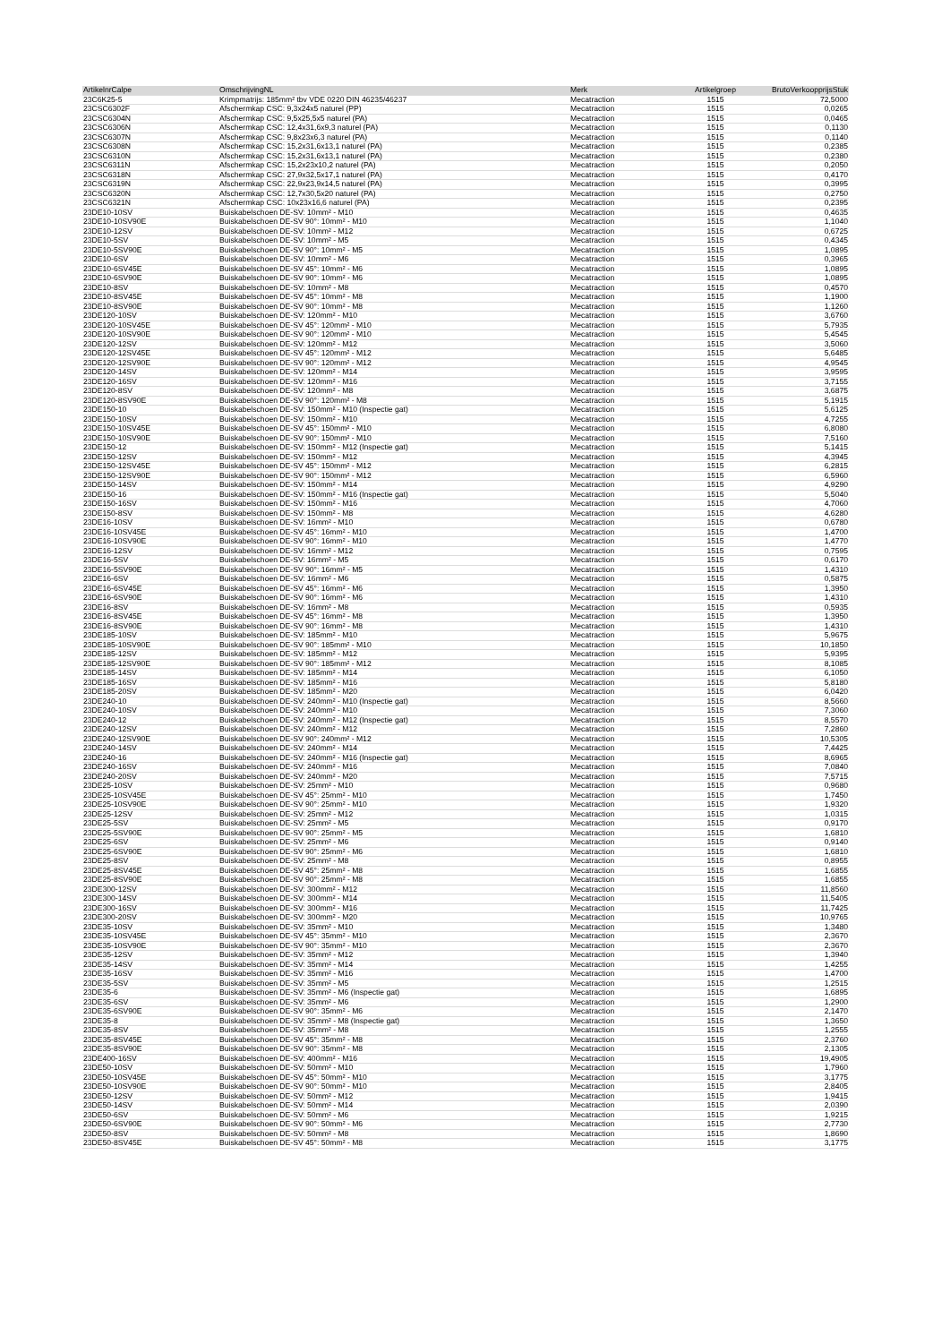| ArtikelnrCalpe | OmschrijvingNL | Merk | Artikelgroep | BrutoVerkoopprijsStuk |
| --- | --- | --- | --- | --- |
| 23C6K25-5 | Krimpmatrijs: 185mm² tbv VDE 0220 DIN 46235/46237 | Mecatraction | 1515 | 72,5000 |
| 23CSC6302F | Afschermkap CSC: 9,3x24x5 naturel (PP) | Mecatraction | 1515 | 0,0265 |
| 23CSC6304N | Afschermkap CSC: 9,5x25,5x5 naturel (PA) | Mecatraction | 1515 | 0,0465 |
| 23CSC6306N | Afschermkap CSC: 12,4x31,6x9,3 naturel (PA) | Mecatraction | 1515 | 0,1130 |
| 23CSC6307N | Afschermkap CSC: 9,8x23x6,3 naturel (PA) | Mecatraction | 1515 | 0,1140 |
| 23CSC6308N | Afschermkap CSC: 15,2x31,6x13,1 naturel (PA) | Mecatraction | 1515 | 0,2385 |
| 23CSC6310N | Afschermkap CSC: 15,2x31,6x13,1 naturel (PA) | Mecatraction | 1515 | 0,2380 |
| 23CSC6311N | Afschermkap CSC: 15,2x23x10,2 naturel (PA) | Mecatraction | 1515 | 0,2050 |
| 23CSC6318N | Afschermkap CSC: 27,9x32,5x17,1 naturel (PA) | Mecatraction | 1515 | 0,4170 |
| 23CSC6319N | Afschermkap CSC: 22,9x23,9x14,5 naturel (PA) | Mecatraction | 1515 | 0,3995 |
| 23CSC6320N | Afschermkap CSC: 12,7x30,5x20 naturel (PA) | Mecatraction | 1515 | 0,2750 |
| 23CSC6321N | Afschermkap CSC: 10x23x16,6 naturel (PA) | Mecatraction | 1515 | 0,2395 |
| 23DE10-10SV | Buiskabelschoen DE-SV: 10mm² - M10 | Mecatraction | 1515 | 0,4635 |
| 23DE10-10SV90E | Buiskabelschoen DE-SV 90°: 10mm² - M10 | Mecatraction | 1515 | 1,1040 |
| 23DE10-12SV | Buiskabelschoen DE-SV: 10mm² - M12 | Mecatraction | 1515 | 0,6725 |
| 23DE10-5SV | Buiskabelschoen DE-SV: 10mm² - M5 | Mecatraction | 1515 | 0,4345 |
| 23DE10-5SV90E | Buiskabelschoen DE-SV 90°: 10mm² - M5 | Mecatraction | 1515 | 1,0895 |
| 23DE10-6SV | Buiskabelschoen DE-SV: 10mm² - M6 | Mecatraction | 1515 | 0,3965 |
| 23DE10-6SV45E | Buiskabelschoen DE-SV 45°: 10mm² - M6 | Mecatraction | 1515 | 1,0895 |
| 23DE10-6SV90E | Buiskabelschoen DE-SV 90°: 10mm² - M6 | Mecatraction | 1515 | 1,0895 |
| 23DE10-8SV | Buiskabelschoen DE-SV: 10mm² - M8 | Mecatraction | 1515 | 0,4570 |
| 23DE10-8SV45E | Buiskabelschoen DE-SV 45°: 10mm² - M8 | Mecatraction | 1515 | 1,1900 |
| 23DE10-8SV90E | Buiskabelschoen DE-SV 90°: 10mm² - M8 | Mecatraction | 1515 | 1,1260 |
| 23DE120-10SV | Buiskabelschoen DE-SV: 120mm² - M10 | Mecatraction | 1515 | 3,6760 |
| 23DE120-10SV45E | Buiskabelschoen DE-SV 45°: 120mm² - M10 | Mecatraction | 1515 | 5,7935 |
| 23DE120-10SV90E | Buiskabelschoen DE-SV 90°: 120mm² - M10 | Mecatraction | 1515 | 5,4545 |
| 23DE120-12SV | Buiskabelschoen DE-SV: 120mm² - M12 | Mecatraction | 1515 | 3,5060 |
| 23DE120-12SV45E | Buiskabelschoen DE-SV 45°: 120mm² - M12 | Mecatraction | 1515 | 5,6485 |
| 23DE120-12SV90E | Buiskabelschoen DE-SV 90°: 120mm² - M12 | Mecatraction | 1515 | 4,9545 |
| 23DE120-14SV | Buiskabelschoen DE-SV: 120mm² - M14 | Mecatraction | 1515 | 3,9595 |
| 23DE120-16SV | Buiskabelschoen DE-SV: 120mm² - M16 | Mecatraction | 1515 | 3,7155 |
| 23DE120-8SV | Buiskabelschoen DE-SV: 120mm² - M8 | Mecatraction | 1515 | 3,6875 |
| 23DE120-8SV90E | Buiskabelschoen DE-SV 90°: 120mm² - M8 | Mecatraction | 1515 | 5,1915 |
| 23DE150-10 | Buiskabelschoen DE-SV: 150mm² - M10 (Inspectie gat) | Mecatraction | 1515 | 5,6125 |
| 23DE150-10SV | Buiskabelschoen DE-SV: 150mm² - M10 | Mecatraction | 1515 | 4,7255 |
| 23DE150-10SV45E | Buiskabelschoen DE-SV 45°: 150mm² - M10 | Mecatraction | 1515 | 6,8080 |
| 23DE150-10SV90E | Buiskabelschoen DE-SV 90°: 150mm² - M10 | Mecatraction | 1515 | 7,5160 |
| 23DE150-12 | Buiskabelschoen DE-SV: 150mm² - M12 (Inspectie gat) | Mecatraction | 1515 | 5,1415 |
| 23DE150-12SV | Buiskabelschoen DE-SV: 150mm² - M12 | Mecatraction | 1515 | 4,3945 |
| 23DE150-12SV45E | Buiskabelschoen DE-SV 45°: 150mm² - M12 | Mecatraction | 1515 | 6,2815 |
| 23DE150-12SV90E | Buiskabelschoen DE-SV 90°: 150mm² - M12 | Mecatraction | 1515 | 6,5960 |
| 23DE150-14SV | Buiskabelschoen DE-SV: 150mm² - M14 | Mecatraction | 1515 | 4,9290 |
| 23DE150-16 | Buiskabelschoen DE-SV: 150mm² - M16 (Inspectie gat) | Mecatraction | 1515 | 5,5040 |
| 23DE150-16SV | Buiskabelschoen DE-SV: 150mm² - M16 | Mecatraction | 1515 | 4,7060 |
| 23DE150-8SV | Buiskabelschoen DE-SV: 150mm² - M8 | Mecatraction | 1515 | 4,6280 |
| 23DE16-10SV | Buiskabelschoen DE-SV: 16mm² - M10 | Mecatraction | 1515 | 0,6780 |
| 23DE16-10SV45E | Buiskabelschoen DE-SV 45°: 16mm² - M10 | Mecatraction | 1515 | 1,4700 |
| 23DE16-10SV90E | Buiskabelschoen DE-SV 90°: 16mm² - M10 | Mecatraction | 1515 | 1,4770 |
| 23DE16-12SV | Buiskabelschoen DE-SV: 16mm² - M12 | Mecatraction | 1515 | 0,7595 |
| 23DE16-5SV | Buiskabelschoen DE-SV: 16mm² - M5 | Mecatraction | 1515 | 0,6170 |
| 23DE16-5SV90E | Buiskabelschoen DE-SV 90°: 16mm² - M5 | Mecatraction | 1515 | 1,4310 |
| 23DE16-6SV | Buiskabelschoen DE-SV: 16mm² - M6 | Mecatraction | 1515 | 0,5875 |
| 23DE16-6SV45E | Buiskabelschoen DE-SV 45°: 16mm² - M6 | Mecatraction | 1515 | 1,3950 |
| 23DE16-6SV90E | Buiskabelschoen DE-SV 90°: 16mm² - M6 | Mecatraction | 1515 | 1,4310 |
| 23DE16-8SV | Buiskabelschoen DE-SV: 16mm² - M8 | Mecatraction | 1515 | 0,5935 |
| 23DE16-8SV45E | Buiskabelschoen DE-SV 45°: 16mm² - M8 | Mecatraction | 1515 | 1,3950 |
| 23DE16-8SV90E | Buiskabelschoen DE-SV 90°: 16mm² - M8 | Mecatraction | 1515 | 1,4310 |
| 23DE185-10SV | Buiskabelschoen DE-SV: 185mm² - M10 | Mecatraction | 1515 | 5,9675 |
| 23DE185-10SV90E | Buiskabelschoen DE-SV 90°: 185mm² - M10 | Mecatraction | 1515 | 10,1850 |
| 23DE185-12SV | Buiskabelschoen DE-SV: 185mm² - M12 | Mecatraction | 1515 | 5,9395 |
| 23DE185-12SV90E | Buiskabelschoen DE-SV 90°: 185mm² - M12 | Mecatraction | 1515 | 8,1085 |
| 23DE185-14SV | Buiskabelschoen DE-SV: 185mm² - M14 | Mecatraction | 1515 | 6,1050 |
| 23DE185-16SV | Buiskabelschoen DE-SV: 185mm² - M16 | Mecatraction | 1515 | 5,8180 |
| 23DE185-20SV | Buiskabelschoen DE-SV: 185mm² - M20 | Mecatraction | 1515 | 6,0420 |
| 23DE240-10 | Buiskabelschoen DE-SV: 240mm² - M10 (Inspectie gat) | Mecatraction | 1515 | 8,5660 |
| 23DE240-10SV | Buiskabelschoen DE-SV: 240mm² - M10 | Mecatraction | 1515 | 7,3060 |
| 23DE240-12 | Buiskabelschoen DE-SV: 240mm² - M12 (Inspectie gat) | Mecatraction | 1515 | 8,5570 |
| 23DE240-12SV | Buiskabelschoen DE-SV: 240mm² - M12 | Mecatraction | 1515 | 7,2860 |
| 23DE240-12SV90E | Buiskabelschoen DE-SV 90°: 240mm² - M12 | Mecatraction | 1515 | 10,5305 |
| 23DE240-14SV | Buiskabelschoen DE-SV: 240mm² - M14 | Mecatraction | 1515 | 7,4425 |
| 23DE240-16 | Buiskabelschoen DE-SV: 240mm² - M16 (Inspectie gat) | Mecatraction | 1515 | 8,6965 |
| 23DE240-16SV | Buiskabelschoen DE-SV: 240mm² - M16 | Mecatraction | 1515 | 7,0840 |
| 23DE240-20SV | Buiskabelschoen DE-SV: 240mm² - M20 | Mecatraction | 1515 | 7,5715 |
| 23DE25-10SV | Buiskabelschoen DE-SV: 25mm² - M10 | Mecatraction | 1515 | 0,9680 |
| 23DE25-10SV45E | Buiskabelschoen DE-SV 45°: 25mm² - M10 | Mecatraction | 1515 | 1,7450 |
| 23DE25-10SV90E | Buiskabelschoen DE-SV 90°: 25mm² - M10 | Mecatraction | 1515 | 1,9320 |
| 23DE25-12SV | Buiskabelschoen DE-SV: 25mm² - M12 | Mecatraction | 1515 | 1,0315 |
| 23DE25-5SV | Buiskabelschoen DE-SV: 25mm² - M5 | Mecatraction | 1515 | 0,9170 |
| 23DE25-5SV90E | Buiskabelschoen DE-SV 90°: 25mm² - M5 | Mecatraction | 1515 | 1,6810 |
| 23DE25-6SV | Buiskabelschoen DE-SV: 25mm² - M6 | Mecatraction | 1515 | 0,9140 |
| 23DE25-6SV90E | Buiskabelschoen DE-SV 90°: 25mm² - M6 | Mecatraction | 1515 | 1,6810 |
| 23DE25-8SV | Buiskabelschoen DE-SV: 25mm² - M8 | Mecatraction | 1515 | 0,8955 |
| 23DE25-8SV45E | Buiskabelschoen DE-SV 45°: 25mm² - M8 | Mecatraction | 1515 | 1,6855 |
| 23DE25-8SV90E | Buiskabelschoen DE-SV 90°: 25mm² - M8 | Mecatraction | 1515 | 1,6855 |
| 23DE300-12SV | Buiskabelschoen DE-SV: 300mm² - M12 | Mecatraction | 1515 | 11,8560 |
| 23DE300-14SV | Buiskabelschoen DE-SV: 300mm² - M14 | Mecatraction | 1515 | 11,5405 |
| 23DE300-16SV | Buiskabelschoen DE-SV: 300mm² - M16 | Mecatraction | 1515 | 11,7425 |
| 23DE300-20SV | Buiskabelschoen DE-SV: 300mm² - M20 | Mecatraction | 1515 | 10,9765 |
| 23DE35-10SV | Buiskabelschoen DE-SV: 35mm² - M10 | Mecatraction | 1515 | 1,3480 |
| 23DE35-10SV45E | Buiskabelschoen DE-SV 45°: 35mm² - M10 | Mecatraction | 1515 | 2,3670 |
| 23DE35-10SV90E | Buiskabelschoen DE-SV 90°: 35mm² - M10 | Mecatraction | 1515 | 2,3670 |
| 23DE35-12SV | Buiskabelschoen DE-SV: 35mm² - M12 | Mecatraction | 1515 | 1,3940 |
| 23DE35-14SV | Buiskabelschoen DE-SV: 35mm² - M14 | Mecatraction | 1515 | 1,4255 |
| 23DE35-16SV | Buiskabelschoen DE-SV: 35mm² - M16 | Mecatraction | 1515 | 1,4700 |
| 23DE35-5SV | Buiskabelschoen DE-SV: 35mm² - M5 | Mecatraction | 1515 | 1,2515 |
| 23DE35-6 | Buiskabelschoen DE-SV: 35mm² - M6 (Inspectie gat) | Mecatraction | 1515 | 1,6895 |
| 23DE35-6SV | Buiskabelschoen DE-SV: 35mm² - M6 | Mecatraction | 1515 | 1,2900 |
| 23DE35-6SV90E | Buiskabelschoen DE-SV 90°: 35mm² - M6 | Mecatraction | 1515 | 2,1470 |
| 23DE35-8 | Buiskabelschoen DE-SV: 35mm² - M8 (Inspectie gat) | Mecatraction | 1515 | 1,3650 |
| 23DE35-8SV | Buiskabelschoen DE-SV: 35mm² - M8 | Mecatraction | 1515 | 1,2555 |
| 23DE35-8SV45E | Buiskabelschoen DE-SV 45°: 35mm² - M8 | Mecatraction | 1515 | 2,3760 |
| 23DE35-8SV90E | Buiskabelschoen DE-SV 90°: 35mm² - M8 | Mecatraction | 1515 | 2,1305 |
| 23DE400-16SV | Buiskabelschoen DE-SV: 400mm² - M16 | Mecatraction | 1515 | 19,4905 |
| 23DE50-10SV | Buiskabelschoen DE-SV: 50mm² - M10 | Mecatraction | 1515 | 1,7960 |
| 23DE50-10SV45E | Buiskabelschoen DE-SV 45°: 50mm² - M10 | Mecatraction | 1515 | 3,1775 |
| 23DE50-10SV90E | Buiskabelschoen DE-SV 90°: 50mm² - M10 | Mecatraction | 1515 | 2,8405 |
| 23DE50-12SV | Buiskabelschoen DE-SV: 50mm² - M12 | Mecatraction | 1515 | 1,9415 |
| 23DE50-14SV | Buiskabelschoen DE-SV: 50mm² - M14 | Mecatraction | 1515 | 2,0390 |
| 23DE50-6SV | Buiskabelschoen DE-SV: 50mm² - M6 | Mecatraction | 1515 | 1,9215 |
| 23DE50-6SV90E | Buiskabelschoen DE-SV 90°: 50mm² - M6 | Mecatraction | 1515 | 2,7730 |
| 23DE50-8SV | Buiskabelschoen DE-SV: 50mm² - M8 | Mecatraction | 1515 | 1,8690 |
| 23DE50-8SV45E | Buiskabelschoen DE-SV 45°: 50mm² - M8 | Mecatraction | 1515 | 3,1775 |